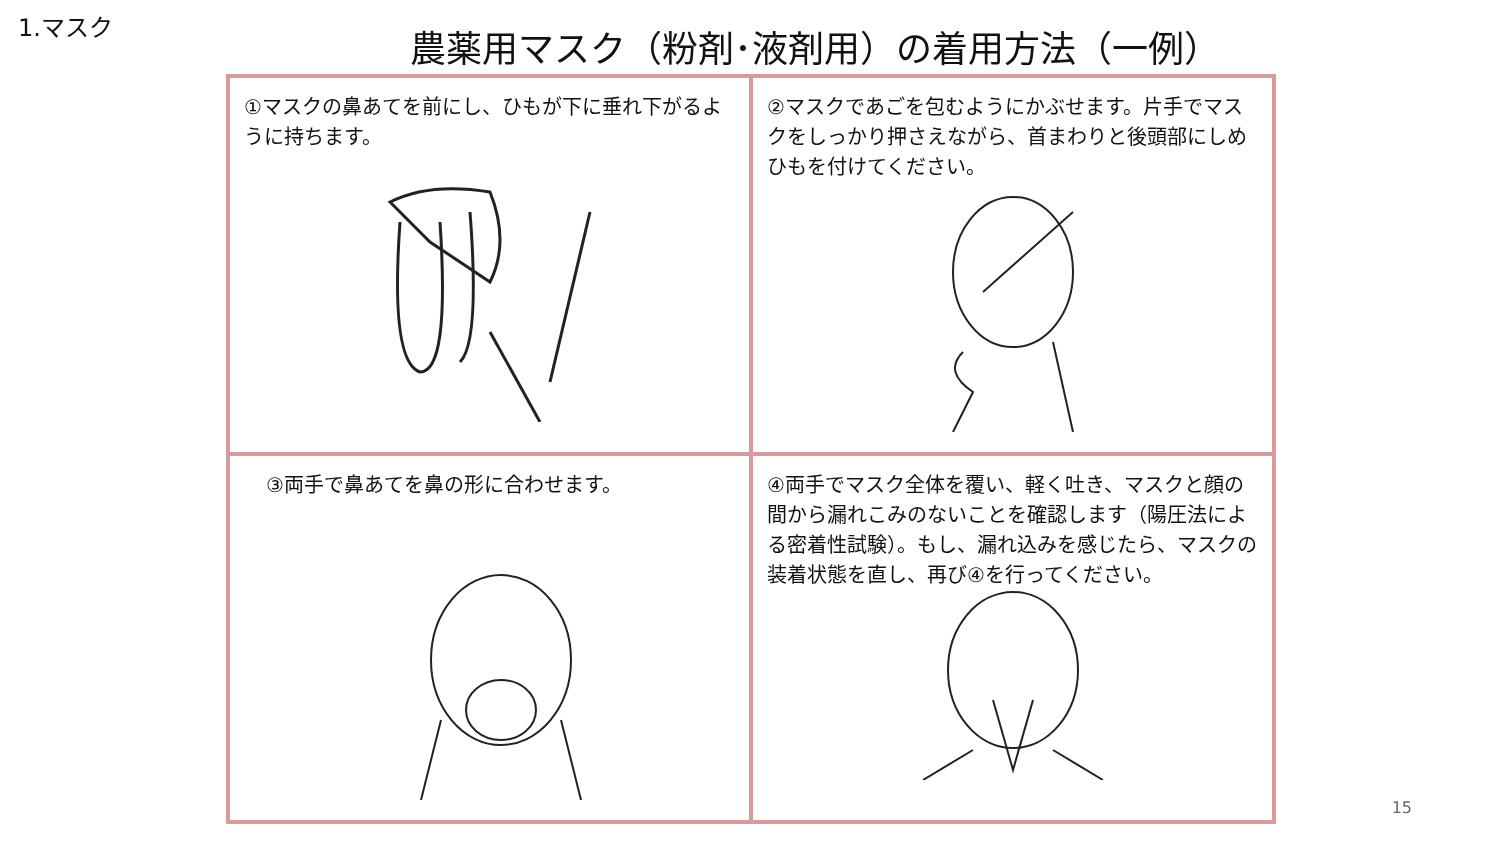1.マスク
農薬用マスク（粉剤･液剤用）の着用方法（一例）
| ①マスクの鼻あてを前にし、ひもが下に垂れ下がるように持ちます。 | ②マスクであごを包むようにかぶせます。片手でマスクをしっかり押さえながら、首まわりと後頭部にしめひもを付けてください。 |
| ③両手で鼻あてを鼻の形に合わせます。 | ④両手でマスク全体を覆い、軽く吐き、マスクと顔の間から漏れこみのないことを確認します（陽圧法による密着性試験）。もし、漏れ込みを感じたら、マスクの装着状態を直し、再び④を行ってください。 |
15